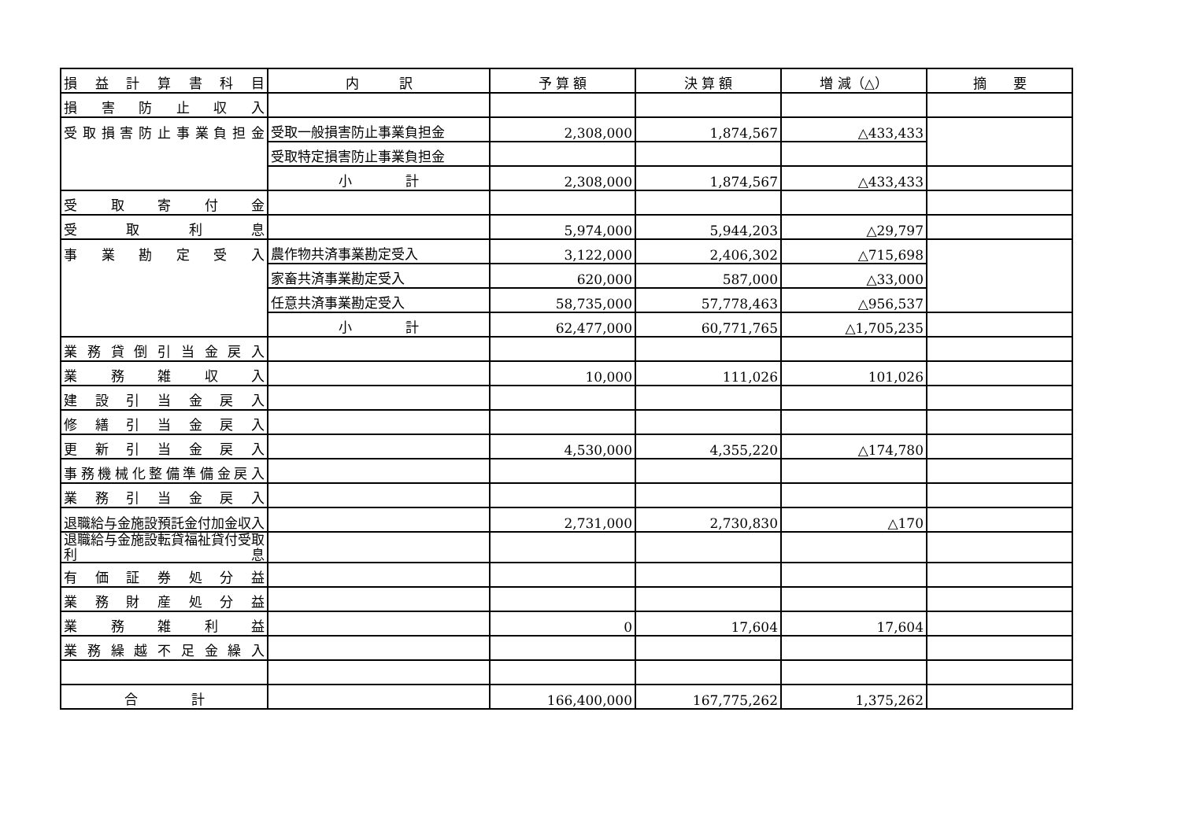| 損益計算書科目 | 内 訳 | 予 算 額 | 決 算 額 | 増 減（△） | 摘 要 |
| --- | --- | --- | --- | --- | --- |
| 損害防止収入 | | | | | |
| 受取損害防止事業負担金 | 受取一般損害防止事業負担金 | 2,308,000 | 1,874,567 | △433,433 | |
| | 受取特定損害防止事業負担金 | | | | |
| | 小 計 | 2,308,000 | 1,874,567 | △433,433 | |
| 受取寄付金 | | | | | |
| 受取利息 | | 5,974,000 | 5,944,203 | △29,797 | |
| 事業勘定受入 | 農作物共済事業勘定受入 | 3,122,000 | 2,406,302 | △715,698 | |
| | 家畜共済事業勘定受入 | 620,000 | 587,000 | △33,000 | |
| | 任意共済事業勘定受入 | 58,735,000 | 57,778,463 | △956,537 | |
| | 小 計 | 62,477,000 | 60,771,765 | △1,705,235 | |
| 業務貸倒引当金戻入 | | | | | |
| 業務雑収入 | | 10,000 | 111,026 | 101,026 | |
| 建設引当金戻入 | | | | | |
| 修繕引当金戻入 | | | | | |
| 更新引当金戻入 | | 4,530,000 | 4,355,220 | △174,780 | |
| 事務機械化整備準備金戻入 | | | | | |
| 業務引当金戻入 | | | | | |
| 退職給与金施設預託金付加金収入 | | 2,731,000 | 2,730,830 | △170 | |
| 退職給与金施設転貸福祉貸付受取利息 | | | | | |
| 有価証券処分益 | | | | | |
| 業務財産処分益 | | | | | |
| 業務雑利益 | | 0 | 17,604 | 17,604 | |
| 業務繰越不足金繰入 | | | | | |
| 合 計 | | 166,400,000 | 167,775,262 | 1,375,262 | |